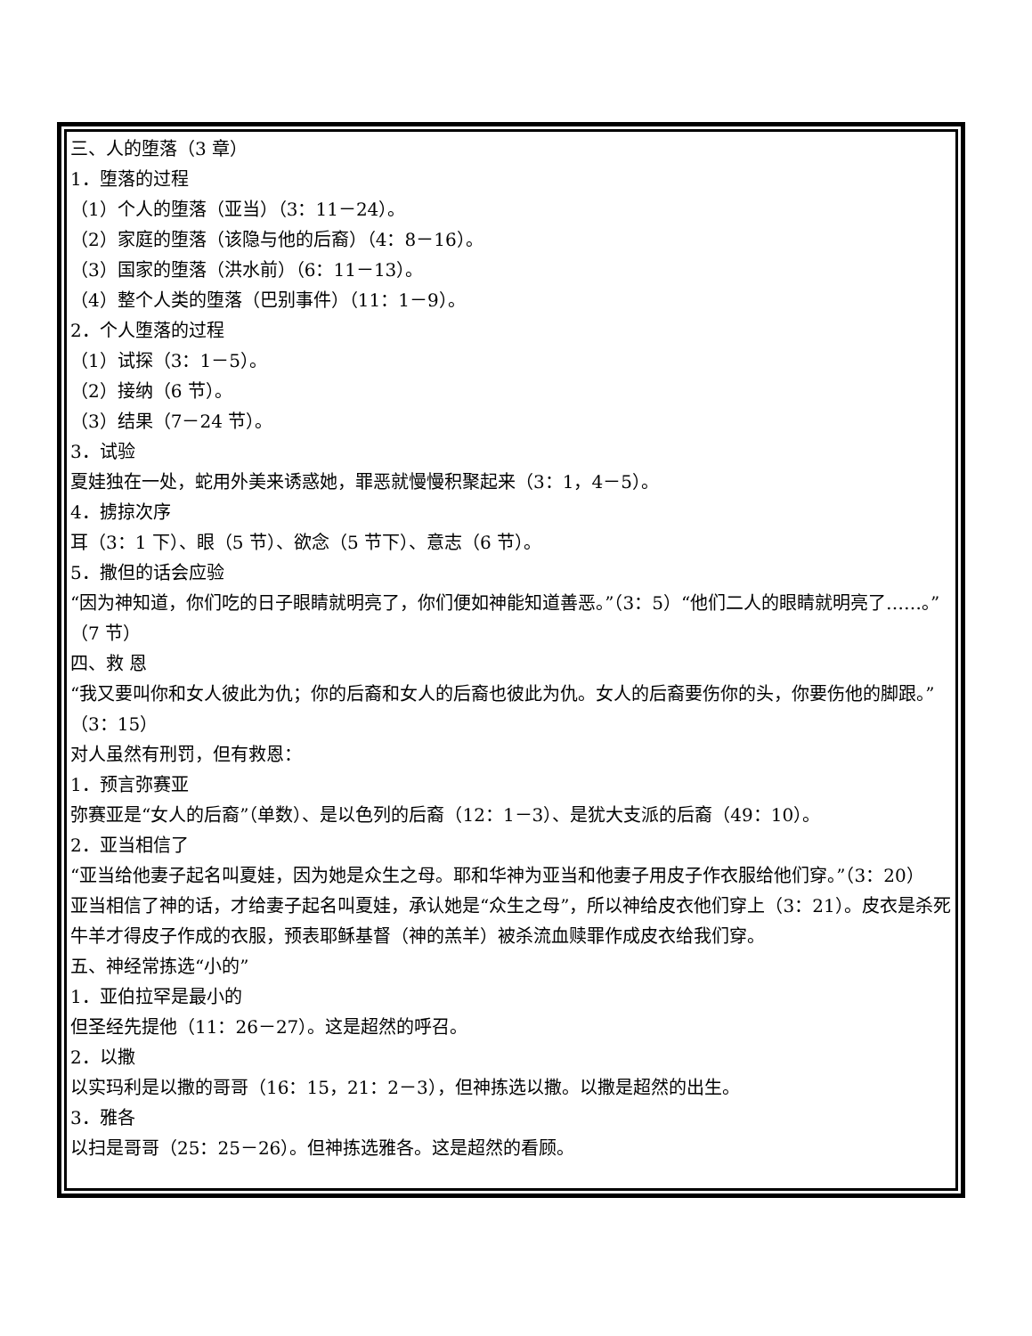三、人的堕落（3 章）
1．堕落的过程
（1）个人的堕落（亚当）（3：11－24）。
（2）家庭的堕落（该隐与他的后裔）（4：8－16）。
（3）国家的堕落（洪水前）（6：11－13）。
（4）整个人类的堕落（巴别事件）（11：1－9）。
2．个人堕落的过程
（1）试探（3：1－5）。
（2）接纳（6 节）。
（3）结果（7－24 节）。
3．试验
夏娃独在一处，蛇用外美来诱惑她，罪恶就慢慢积聚起来（3：1，4－5）。
4．掳掠次序
耳（3：1 下）、眼（5 节）、欲念（5 节下）、意志（6 节）。
5．撒但的话会应验
“因为神知道，你们吃的日子眼睛就明亮了，你们便如神能知道善恶。”（3：5）“他们二人的眼睛就明亮了……。”（7 节）
四、救 恩
“我又要叫你和女人彼此为仇；你的后裔和女人的后裔也彼此为仇。女人的后裔要伤你的头，你要伤他的脚跟。”（3：15）
对人虽然有刑罚，但有救恩：
1．预言弥赛亚
弥赛亚是“女人的后裔”（单数）、是以色列的后裔（12：1－3）、是犹大支派的后裔（49：10）。
2．亚当相信了
“亚当给他妻子起名叫夏娃，因为她是众生之母。耶和华神为亚当和他妻子用皮子作衣服给他们穿。”（3：20）
亚当相信了神的话，才给妻子起名叫夏娃，承认她是“众生之母”，所以神给皮衣他们穿上（3：21）。皮衣是杀死牛羊才得皮子作成的衣服，预表耶稣基督（神的羔羊）被杀流血赎罪作成皮衣给我们穿。
五、神经常拣选“小的”
1．亚伯拉罕是最小的
但圣经先提他（11：26－27）。这是超然的呼召。
2．以撒
以实玛利是以撒的哥哥（16：15，21：2－3），但神拣选以撒。以撒是超然的出生。
3．雅各
以扫是哥哥（25：25－26）。但神拣选雅各。这是超然的看顾。